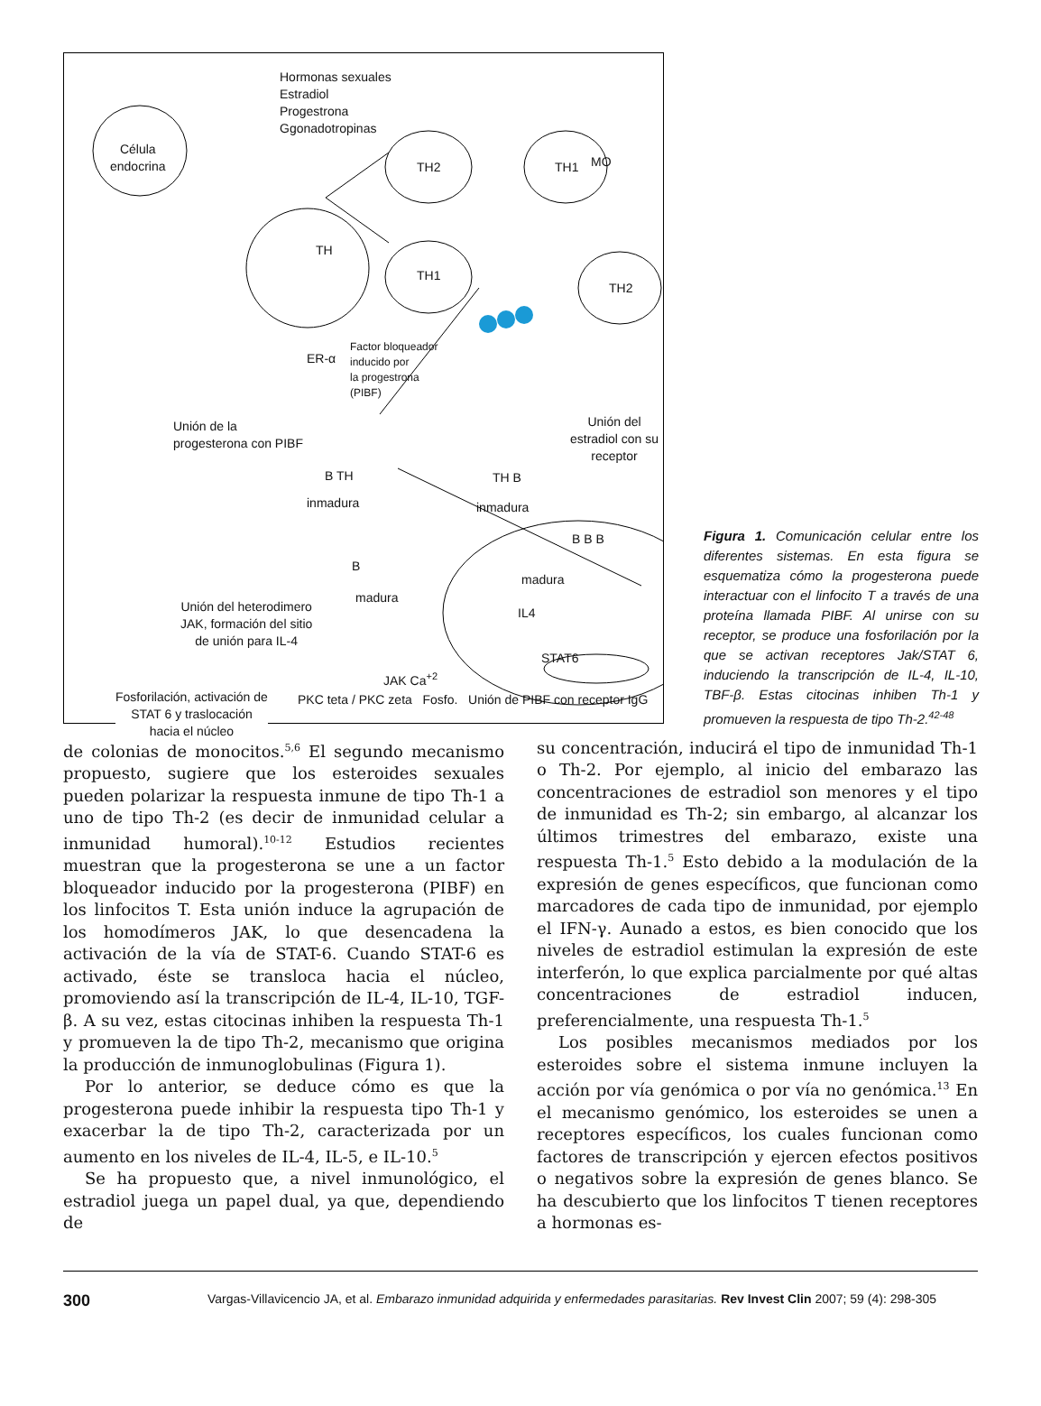Hormonas sexuales
Estradiol
Progestrona
Ggonadotropinas
Célula
endocrina
TH
TH2
TH1
TH1 MO
TH2
ER-α
Factor bloqueador
inducido por
la progestrona
(PIBF)
Unión de la
progesterona con PIBF
Unión del
estradiol con su
receptor
B TH
inmadura
TH B
inmadura
B
madura
B B B
madura
IL4
Unión del heterodimero
JAK, formación del sitio
de unión para IL-4
STAT6
Fosforilación, activación de
STAT 6 y traslocación
hacia el núcleo
JAK Ca<sup>+2</sup>
PKC teta / PKC zeta Fosfo. Unión de PIBF con receptor IgG
Figura 1. Comunicación celular entre los diferentes sistemas. En esta figura se esquematiza cómo la progesterona puede interactuar con el linfocito T a través de una proteína llamada PIBF. Al unirse con su receptor, se produce una fosforilación por la que se activan receptores Jak/STAT 6, induciendo la transcripción de IL-4, IL-10, TBF-β. Estas citocinas inhiben Th-1 y promueven la respuesta de tipo Th-2.<sup>42-48</sup>
de colonias de monocitos.<sup>5,6</sup> El segundo mecanismo propuesto, sugiere que los esteroides sexuales pueden polarizar la respuesta inmune de tipo Th-1 a uno de tipo Th-2 (es decir de inmunidad celular a inmunidad humoral).<sup>10-12</sup> Estudios recientes muestran que la progesterona se une a un factor bloqueador inducido por la progesterona (PIBF) en los linfocitos T. Esta unión induce la agrupación de los homodímeros JAK, lo que desencadena la activación de la vía de STAT-6. Cuando STAT-6 es activado, éste se transloca hacia el núcleo, promoviendo así la transcripción de IL-4, IL-10, TGF-β. A su vez, estas citocinas inhiben la respuesta Th-1 y promueven la de tipo Th-2, mecanismo que origina la producción de inmunoglobulinas (Figura 1).
Por lo anterior, se deduce cómo es que la progesterona puede inhibir la respuesta tipo Th-1 y exacerbar la de tipo Th-2, caracterizada por un aumento en los niveles de IL-4, IL-5, e IL-10.<sup>5</sup>
Se ha propuesto que, a nivel inmunológico, el estradiol juega un papel dual, ya que, dependiendo de
su concentración, inducirá el tipo de inmunidad Th-1 o Th-2. Por ejemplo, al inicio del embarazo las concentraciones de estradiol son menores y el tipo de inmunidad es Th-2; sin embargo, al alcanzar los últimos trimestres del embarazo, existe una respuesta Th-1.<sup>5</sup> Esto debido a la modulación de la expresión de genes específicos, que funcionan como marcadores de cada tipo de inmunidad, por ejemplo el IFN-γ. Aunado a estos, es bien conocido que los niveles de estradiol estimulan la expresión de este interferón, lo que explica parcialmente por qué altas concentraciones de estradiol inducen, preferencialmente, una respuesta Th-1.<sup>5</sup>
Los posibles mecanismos mediados por los esteroides sobre el sistema inmune incluyen la acción por vía genómica o por vía no genómica.<sup>13</sup> En el mecanismo genómico, los esteroides se unen a receptores específicos, los cuales funcionan como factores de transcripción y ejercen efectos positivos o negativos sobre la expresión de genes blanco. Se ha descubierto que los linfocitos T tienen receptores a hormonas es-
300 Vargas-Villavicencio JA, et al. Embarazo inmunidad adquirida y enfermedades parasitarias. Rev Invest Clin 2007; 59 (4): 298-305